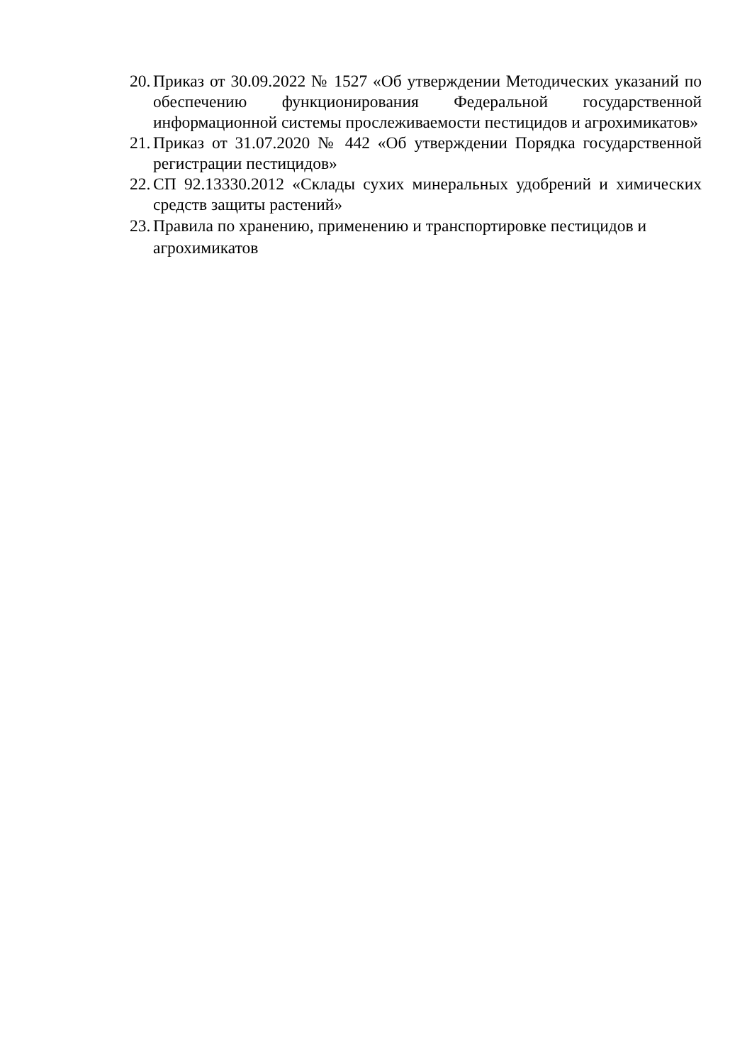20. Приказ от 30.09.2022 № 1527 «Об утверждении Методических указаний по обеспечению функционирования Федеральной государственной информационной системы прослеживаемости пестицидов и агрохимикатов»
21. Приказ от 31.07.2020 № 442 «Об утверждении Порядка государственной регистрации пестицидов»
22. СП 92.13330.2012 «Склады сухих минеральных удобрений и химических средств защиты растений»
23. Правила по хранению, применению и транспортировке пестицидов и агрохимикатов